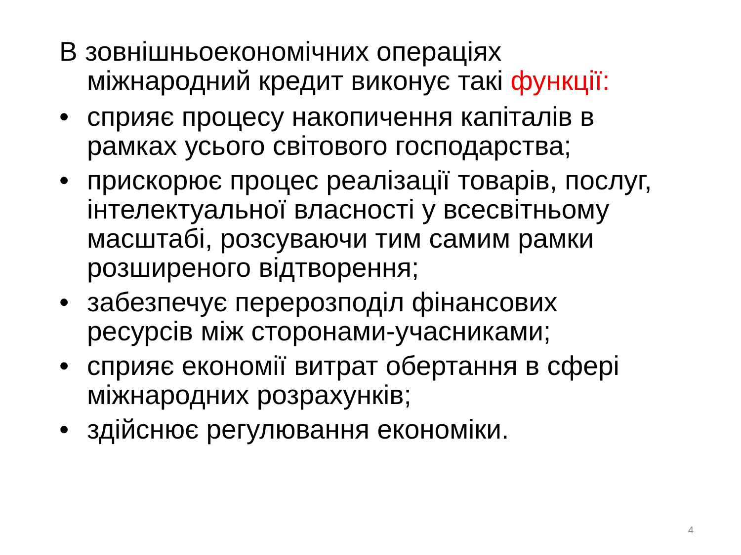В зовнішньоекономічних операціях міжнародний кредит виконує такі функції:
• сприяє процесу накопичення капіталів в рамках усього світового господарства;
• прискорює процес реалізації товарів, послуг, інтелектуальної власності у всесвітньому масштабі, розсуваючи тим самим рамки розширеного відтворення;
• забезпечує перерозподіл фінансових ресурсів між сторонами-учасниками;
• сприяє економії витрат обертання в сфері міжнародних розрахунків;
• здійснює регулювання економіки.
4